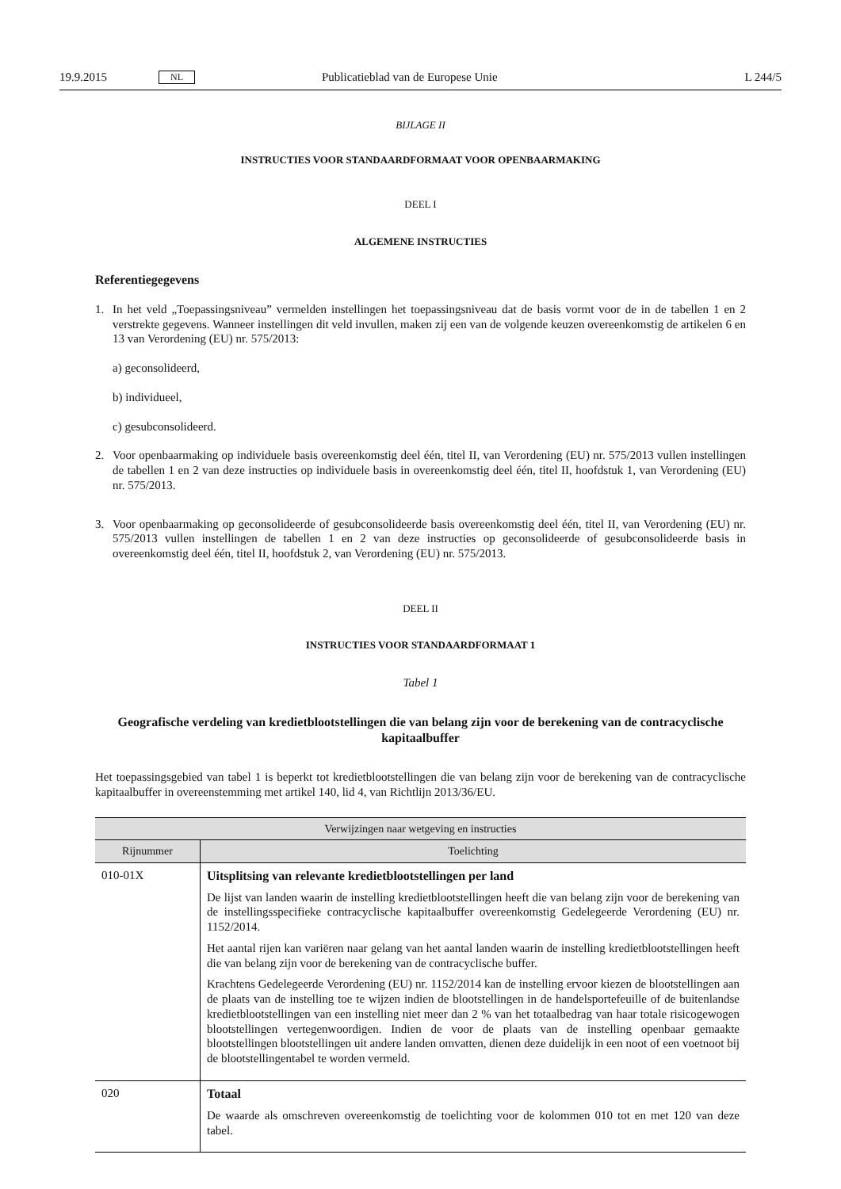19.9.2015 NL Publicatieblad van de Europese Unie L 244/5
BIJLAGE II
INSTRUCTIES VOOR STANDAARDFORMAAT VOOR OPENBAARMAKING
DEEL I
ALGEMENE INSTRUCTIES
Referentiegegevens
1. In het veld „Toepassingsniveau” vermelden instellingen het toepassingsniveau dat de basis vormt voor de in de tabellen 1 en 2 verstrekte gegevens. Wanneer instellingen dit veld invullen, maken zij een van de volgende keuzen overeenkomstig de artikelen 6 en 13 van Verordening (EU) nr. 575/2013:
a) geconsolideerd,
b) individueel,
c) gesubconsolideerd.
2. Voor openbaarmaking op individuele basis overeenkomstig deel één, titel II, van Verordening (EU) nr. 575/2013 vullen instellingen de tabellen 1 en 2 van deze instructies op individuele basis in overeenkomstig deel één, titel II, hoofdstuk 1, van Verordening (EU) nr. 575/2013.
3. Voor openbaarmaking op geconsolideerde of gesubconsolideerde basis overeenkomstig deel één, titel II, van Verordening (EU) nr. 575/2013 vullen instellingen de tabellen 1 en 2 van deze instructies op geconsolideerde of gesubconsolideerde basis in overeenkomstig deel één, titel II, hoofdstuk 2, van Verordening (EU) nr. 575/2013.
DEEL II
INSTRUCTIES VOOR STANDAARDFORMAAT 1
Tabel 1
Geografische verdeling van kredietblootstellingen die van belang zijn voor de berekening van de contracy­clische kapitaalbuffer
Het toepassingsgebied van tabel 1 is beperkt tot kredietblootstellingen die van belang zijn voor de berekening van de contracyclische kapitaalbuffer in overeenstemming met artikel 140, lid 4, van Richtlijn 2013/36/EU.
| Verwijzingen naar wetgeving en instructies | |
| --- | --- |
| Rijnummer | Toelichting |
| 010-01X | Uitsplitsing van relevante kredietblootstellingen per land De lijst van landen waarin de instelling kredietblootstellingen heeft die van belang zijn voor de be­rekening van de instellingsspecifieke contracyclische kapitaalbuffer overeenkomstig Gedelegeerde Verordening (EU) nr. 1152/2014. Het aantal rijen kan variëren naar gelang van het aantal landen waarin de instelling kredietblootstel­lingen heeft die van belang zijn voor de berekening van de contracyclische buffer. Krachtens Gedelegeerde Verordening (EU) nr. 1152/2014 kan de instelling ervoor kiezen de bloot­stellingen aan de plaats van de instelling toe te wijzen indien de blootstellingen in de handelsporte­feuille of de buitenlandse kredietblootstellingen van een instelling niet meer dan 2 % van het totaal­bedrag van haar totale risicogewogen blootstellingen vertegenwoordigen. Indien de voor de plaats van de instelling openbaar gemaakte blootstellingen blootstellingen uit andere landen omvatten, dienen deze duidelijk in een noot of een voetnoot bij de blootstellingentabel te worden vermeld. |
| 020 | Totaal De waarde als omschreven overeenkomstig de toelichting voor de kolommen 010 tot en met 120 van deze tabel. |